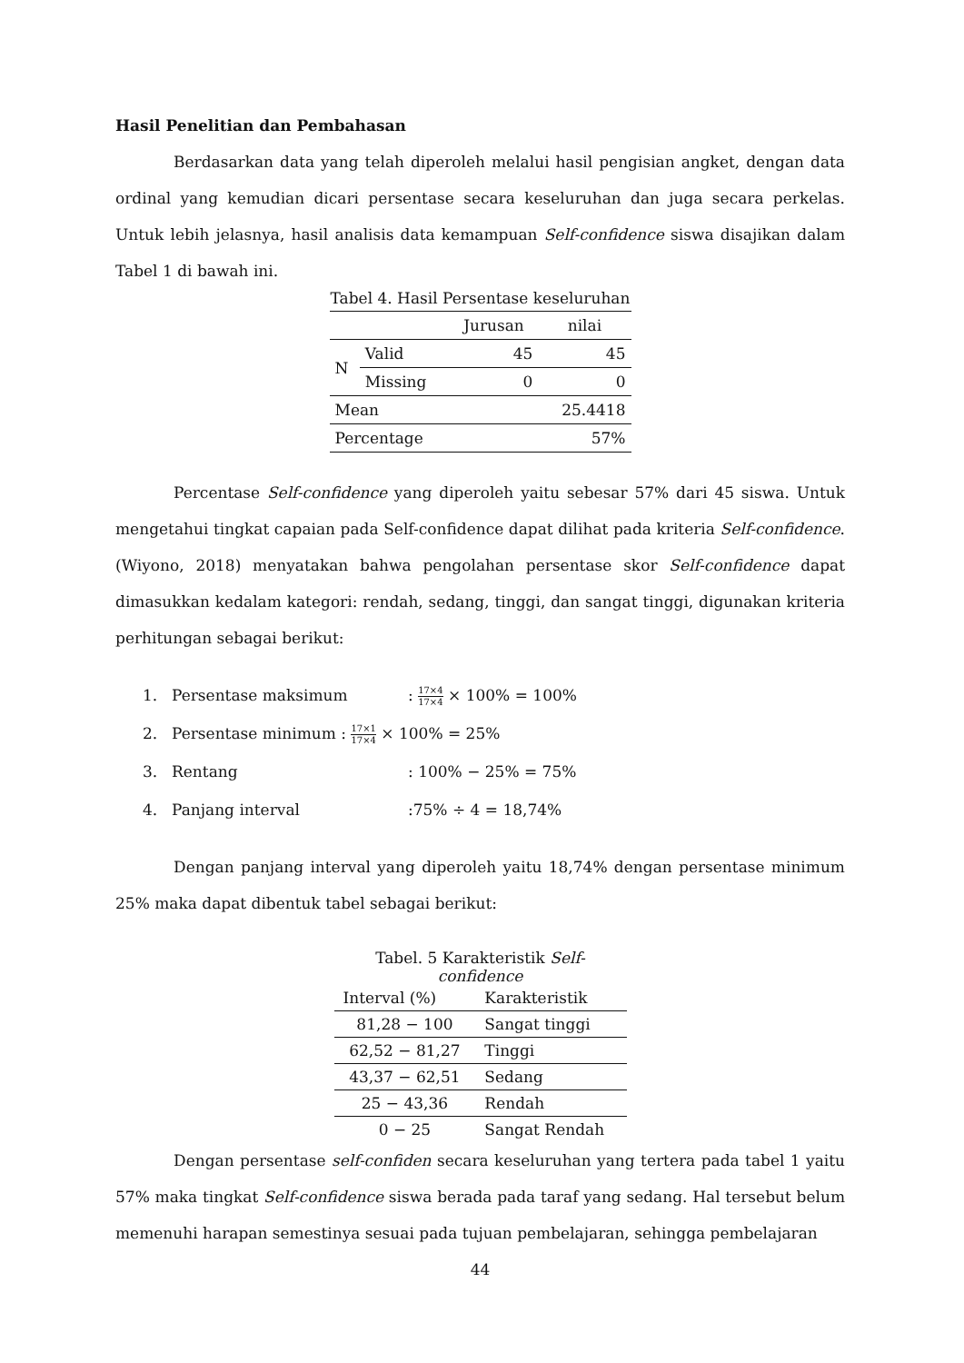Hasil Penelitian dan Pembahasan
Berdasarkan data yang telah diperoleh melalui hasil pengisian angket, dengan data ordinal yang kemudian dicari persentase secara keseluruhan dan juga secara perkelas. Untuk lebih jelasnya, hasil analisis data kemampuan Self-confidence siswa disajikan dalam Tabel 1 di bawah ini.
Tabel 4. Hasil Persentase keseluruhan
| | | Jurusan | nilai |
| N | Valid | 45 | 45 |
| | Missing | 0 | 0 |
| Mean | | | 25.4418 |
| Percentage | | | 57% |
Percentase Self-confidence yang diperoleh yaitu sebesar 57% dari 45 siswa. Untuk mengetahui tingkat capaian pada Self-confidence dapat dilihat pada kriteria Self-confidence. (Wiyono, 2018) menyatakan bahwa pengolahan persentase skor Self-confidence dapat dimasukkan kedalam kategori: rendah, sedang, tinggi, dan sangat tinggi, digunakan kriteria perhitungan sebagai berikut:
1. Persentase maksimum: 17×4 17×4 × 100% = 100%
2. Persentase minimum : 17×1 17×4 × 100% = 25%
3. Rentang: 100% − 25% = 75%
4. Panjang interval:75% ÷ 4 = 18,74%
Dengan panjang interval yang diperoleh yaitu 18,74% dengan persentase minimum 25% maka dapat dibentuk tabel sebagai berikut:
Tabel. 5 Karakteristik Self-confidence
| Interval (%) | Karakteristik |
| 81,28 − 100 | Sangat tinggi |
| 62,52 − 81,27 | Tinggi |
| 43,37 − 62,51 | Sedang |
| 25 − 43,36 | Rendah |
| 0 − 25 | Sangat Rendah |
Dengan persentase self-confiden secara keseluruhan yang tertera pada tabel 1 yaitu 57% maka tingkat Self-confidence siswa berada pada taraf yang sedang. Hal tersebut belum memenuhi harapan semestinya sesuai pada tujuan pembelajaran, sehingga pembelajaran
44